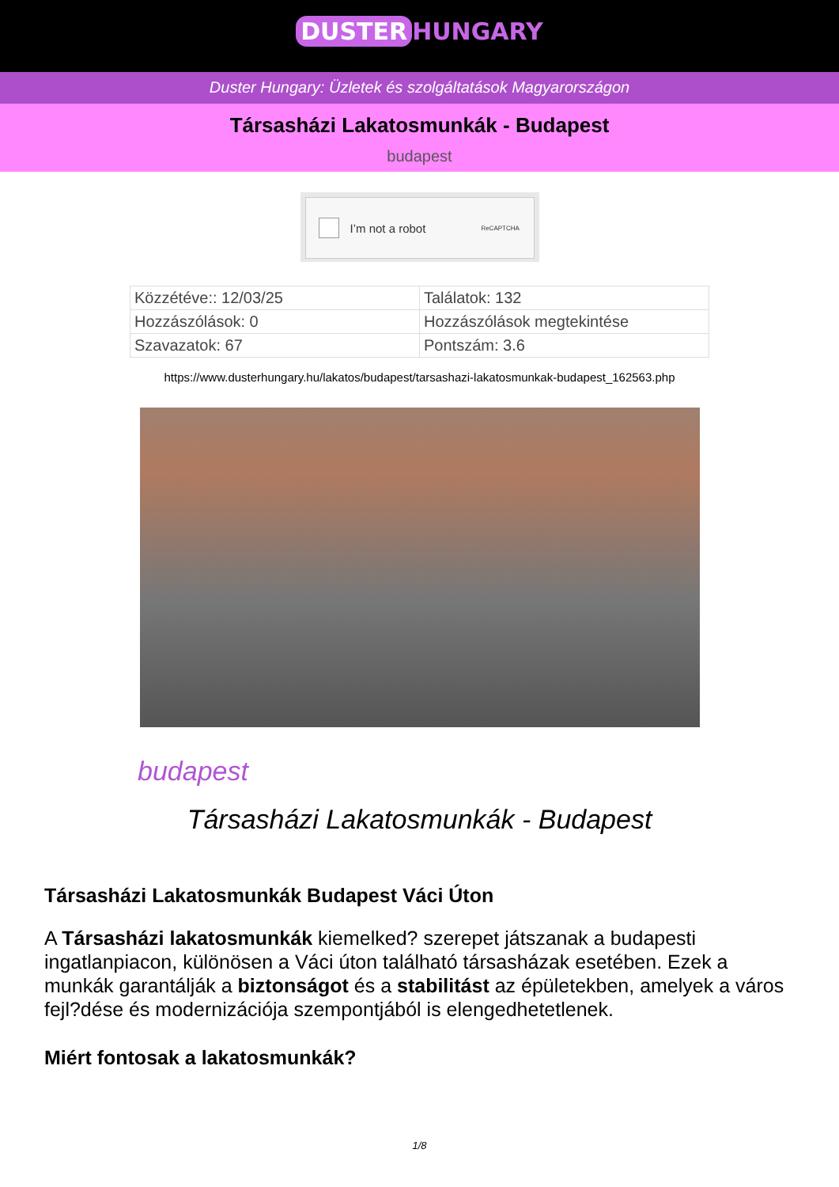DUSTER HUNGARY
Duster Hungary: Üzletek és szolgáltatások Magyarországon
Társasházi Lakatosmunkák - Budapest
budapest
I’m not a robot ReCAPTCHA
| Közzétéve:: 12/03/25 | Találatok: 132 |
| Hozzászólások: 0 | Hozzászólások megtekintése |
| Szavazatok: 67 | Pontszám: 3.6 |
https://www.dusterhungary.hu/lakatos/budapest/tarsashazi-lakatosmunkak-budapest_162563.php
budapest
Társasházi Lakatosmunkák - Budapest
Társasházi Lakatosmunkák Budapest Váci Úton
A Társasházi lakatosmunkák kiemelked? szerepet játszanak a budapesti ingatlanpiacon, különösen a Váci úton található társasházak esetében. Ezek a munkák garantálják a biztonságot és a stabilitást az épületekben, amelyek a város fejl?dése és modernizációja szempontjából is elengedhetetlenek.
Miért fontosak a lakatosmunkák?
1/8